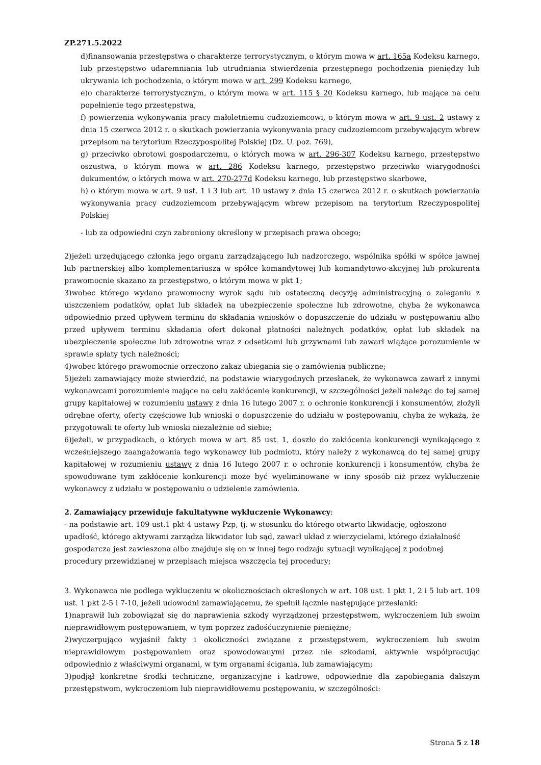ZP.271.5.2022
d)finansowania przestępstwa o charakterze terrorystycznym, o którym mowa w art. 165a Kodeksu karnego, lub przestępstwo udaremniania lub utrudniania stwierdzenia przestępnego pochodzenia pieniędzy lub ukrywania ich pochodzenia, o którym mowa w art. 299 Kodeksu karnego,
e)o charakterze terrorystycznym, o którym mowa w art. 115 § 20 Kodeksu karnego, lub mające na celu popełnienie tego przestępstwa,
f) powierzenia wykonywania pracy małoletniemu cudzoziemcowi, o którym mowa w art. 9 ust. 2 ustawy z dnia 15 czerwca 2012 r. o skutkach powierzania wykonywania pracy cudzoziemcom przebywającym wbrew przepisom na terytorium Rzeczypospolitej Polskiej (Dz. U. poz. 769),
g) przeciwko obrotowi gospodarczemu, o których mowa w art. 296-307 Kodeksu karnego, przestępstwo oszustwa, o którym mowa w art. 286 Kodeksu karnego, przestępstwo przeciwko wiarygodności dokumentów, o których mowa w art. 270-277d Kodeksu karnego, lub przestępstwo skarbowe,
h) o którym mowa w art. 9 ust. 1 i 3 lub art. 10 ustawy z dnia 15 czerwca 2012 r. o skutkach powierzania wykonywania pracy cudzoziemcom przebywającym wbrew przepisom na terytorium Rzeczypospolitej Polskiej
- lub za odpowiedni czyn zabroniony określony w przepisach prawa obcego;
2)jeżeli urzędującego członka jego organu zarządzającego lub nadzorczego, wspólnika spółki w spółce jawnej lub partnerskiej albo komplementariusza w spółce komandytowej lub komandytowo-akcyjnej lub prokurenta prawomocnie skazano za przestępstwo, o którym mowa w pkt 1;
3)wobec którego wydano prawomocny wyrok sądu lub ostateczną decyzję administracyjną o zaleganiu z uiszczeniem podatków, opłat lub składek na ubezpieczenie społeczne lub zdrowotne, chyba że wykonawca odpowiednio przed upływem terminu do składania wniosków o dopuszczenie do udziału w postępowaniu albo przed upływem terminu składania ofert dokonał płatności należnych podatków, opłat lub składek na ubezpieczenie społeczne lub zdrowotne wraz z odsetkami lub grzywnami lub zawarł wiążące porozumienie w sprawie spłaty tych należności;
4)wobec którego prawomocnie orzeczono zakaz ubiegania się o zamówienia publiczne;
5)jeżeli zamawiający może stwierdzić, na podstawie wiarygodnych przesłanek, że wykonawca zawarł z innymi wykonawcami porozumienie mające na celu zakłócenie konkurencji, w szczególności jeżeli należąc do tej samej grupy kapitałowej w rozumieniu ustawy z dnia 16 lutego 2007 r. o ochronie konkurencji i konsumentów, złożyli odrębne oferty, oferty częściowe lub wnioski o dopuszczenie do udziału w postępowaniu, chyba że wykażą, że przygotowali te oferty lub wnioski niezależnie od siebie;
6)jeżeli, w przypadkach, o których mowa w art. 85 ust. 1, doszło do zakłócenia konkurencji wynikającego z wcześniejszego zaangażowania tego wykonawcy lub podmiotu, który należy z wykonawcą do tej samej grupy kapitałowej w rozumieniu ustawy z dnia 16 lutego 2007 r. o ochronie konkurencji i konsumentów, chyba że spowodowane tym zakłócenie konkurencji może być wyeliminowane w inny sposób niż przez wykluczenie wykonawcy z udziału w postępowaniu o udzielenie zamówienia.
2. Zamawiający przewiduje fakultatywne wykluczenie Wykonawcy:
- na podstawie art. 109 ust.1 pkt 4 ustawy Pzp, tj. w stosunku do którego otwarto likwidację, ogłoszono upadłość, którego aktywami zarządza likwidator lub sąd, zawarł układ z wierzycielami, którego działalność gospodarcza jest zawieszona albo znajduje się on w innej tego rodzaju sytuacji wynikającej z podobnej procedury przewidzianej w przepisach miejsca wszczęcia tej procedury;
3. Wykonawca nie podlega wykluczeniu w okolicznościach określonych w art. 108 ust. 1 pkt 1, 2 i 5 lub art. 109 ust. 1 pkt 2-5 i 7-10, jeżeli udowodni zamawiającemu, że spełnił łącznie następujące przesłanki:
1)naprawił lub zobowiązał się do naprawienia szkody wyrządzonej przestępstwem, wykroczeniem lub swoim nieprawidłowym postępowaniem, w tym poprzez zadośćuczynienie pieniężne;
2)wyczerpująco wyjaśnił fakty i okoliczności związane z przestępstwem, wykroczeniem lub swoim nieprawidłowym postępowaniem oraz spowodowanymi przez nie szkodami, aktywnie współpracując odpowiednio z właściwymi organami, w tym organami ścigania, lub zamawiającym;
3)podjął konkretne środki techniczne, organizacyjne i kadrowe, odpowiednie dla zapobiegania dalszym przestępstwom, wykroczeniom lub nieprawidłowemu postępowaniu, w szczególności:
Strona 5 z 18